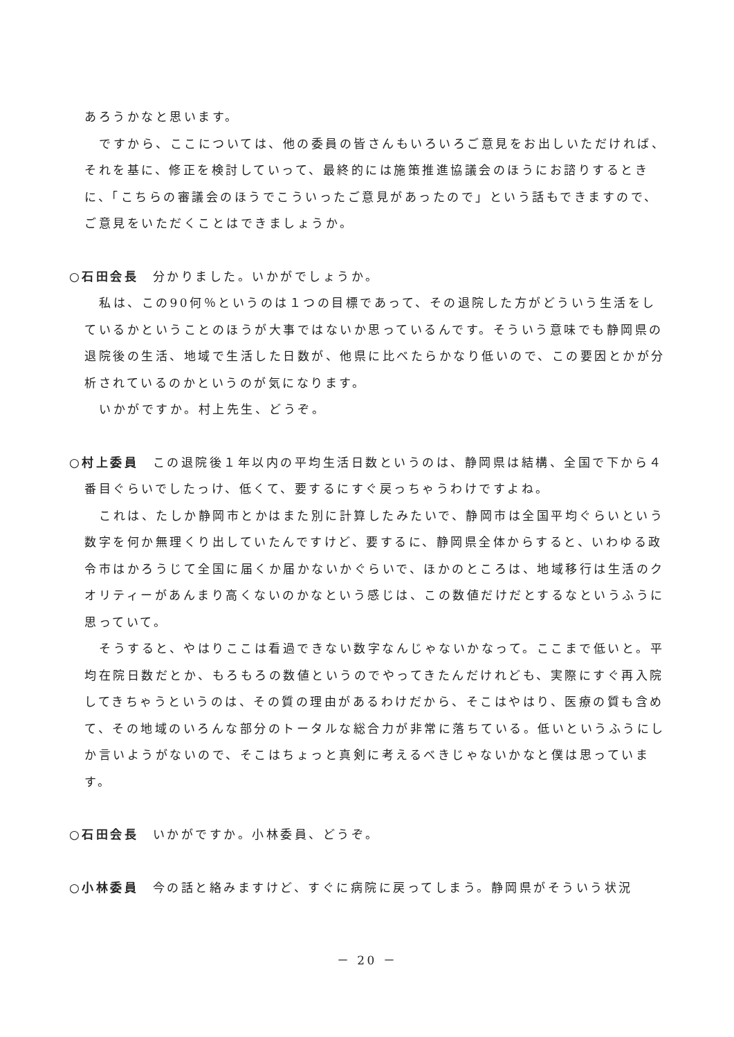あろうかなと思います。
ですから、ここについては、他の委員の皆さんもいろいろご意見をお出しいただければ、それを基に、修正を検討していって、最終的には施策推進協議会のほうにお諮りするときに、「こちらの審議会のほうでこういったご意見があったので」という話もできますので、ご意見をいただくことはできましょうか。
○石田会長　分かりました。いかがでしょうか。
私は、この90何％というのは１つの目標であって、その退院した方がどういう生活をしているかということのほうが大事ではないか思っているんです。そういう意味でも静岡県の退院後の生活、地域で生活した日数が、他県に比べたらかなり低いので、この要因とかが分析されているのかというのが気になります。
いかがですか。村上先生、どうぞ。
○村上委員　この退院後１年以内の平均生活日数というのは、静岡県は結構、全国で下から４番目ぐらいでしたっけ、低くて、要するにすぐ戻っちゃうわけですよね。
これは、たしか静岡市とかはまた別に計算したみたいで、静岡市は全国平均ぐらいという数字を何か無理くり出していたんですけど、要するに、静岡県全体からすると、いわゆる政令市はかろうじて全国に届くか届かないかぐらいで、ほかのところは、地域移行は生活のクオリティーがあんまり高くないのかなという感じは、この数値だけだとするなというふうに思っていて。
そうすると、やはりここは看過できない数字なんじゃないかなって。ここまで低いと。平均在院日数だとか、もろもろの数値というのでやってきたんだけれども、実際にすぐ再入院してきちゃうというのは、その質の理由があるわけだから、そこはやはり、医療の質も含めて、その地域のいろんな部分のトータルな総合力が非常に落ちている。低いというふうにしか言いようがないので、そこはちょっと真剣に考えるべきじゃないかなと僕は思っています。
○石田会長　いかがですか。小林委員、どうぞ。
○小林委員　今の話と絡みますけど、すぐに病院に戻ってしまう。静岡県がそういう状況
－ 20 －